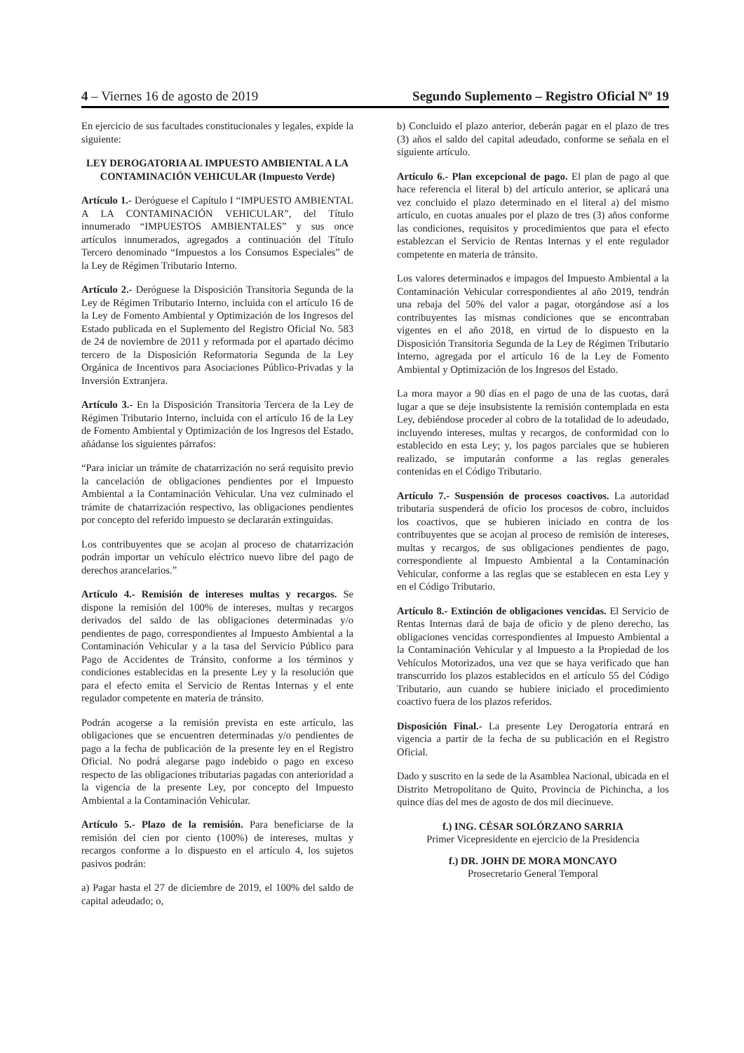4 – Viernes 16 de agosto de 2019 Segundo Suplemento – Registro Oficial Nº 19
En ejercicio de sus facultades constitucionales y legales, expide la siguiente:
LEY DEROGATORIA AL IMPUESTO AMBIENTAL A LA CONTAMINACIÓN VEHICULAR (Impuesto Verde)
Artículo 1.- Deróguese el Capítulo I “IMPUESTO AMBIENTAL A LA CONTAMINACIÓN VEHICULAR”, del Título innumerado “IMPUESTOS AMBIENTALES” y sus once artículos innumerados, agregados a continuación del Título Tercero denominado “Impuestos a los Consumos Especiales” de la Ley de Régimen Tributario Interno.
Artículo 2.- Deróguese la Disposición Transitoria Segunda de la Ley de Régimen Tributario Interno, incluida con el artículo 16 de la Ley de Fomento Ambiental y Optimización de los Ingresos del Estado publicada en el Suplemento del Registro Oficial No. 583 de 24 de noviembre de 2011 y reformada por el apartado décimo tercero de la Disposición Reformatoria Segunda de la Ley Orgánica de Incentivos para Asociaciones Público-Privadas y la Inversión Extranjera.
Artículo 3.- En la Disposición Transitoria Tercera de la Ley de Régimen Tributario Interno, incluida con el artículo 16 de la Ley de Fomento Ambiental y Optimización de los Ingresos del Estado, añádanse los siguientes párrafos:
“Para iniciar un trámite de chatarrización no será requisito previo la cancelación de obligaciones pendientes por el Impuesto Ambiental a la Contaminación Vehicular. Una vez culminado el trámite de chatarrización respectivo, las obligaciones pendientes por concepto del referido impuesto se declararán extinguidas.
Los contribuyentes que se acojan al proceso de chatarrización podrán importar un vehículo eléctrico nuevo libre del pago de derechos arancelarios.”
Artículo 4.- Remisión de intereses multas y recargos. Se dispone la remisión del 100% de intereses, multas y recargos derivados del saldo de las obligaciones determinadas y/o pendientes de pago, correspondientes al Impuesto Ambiental a la Contaminación Vehicular y a la tasa del Servicio Público para Pago de Accidentes de Tránsito, conforme a los términos y condiciones establecidas en la presente Ley y la resolución que para el efecto emita el Servicio de Rentas Internas y el ente regulador competente en materia de tránsito.
Podrán acogerse a la remisión prevista en este artículo, las obligaciones que se encuentren determinadas y/o pendientes de pago a la fecha de publicación de la presente ley en el Registro Oficial. No podrá alegarse pago indebido o pago en exceso respecto de las obligaciones tributarias pagadas con anterioridad a la vigencia de la presente Ley, por concepto del Impuesto Ambiental a la Contaminación Vehicular.
Artículo 5.- Plazo de la remisión. Para beneficiarse de la remisión del cien por ciento (100%) de intereses, multas y recargos conforme a lo dispuesto en el artículo 4, los sujetos pasivos podrán:
a) Pagar hasta el 27 de diciembre de 2019, el 100% del saldo de capital adeudado; o,
b) Concluido el plazo anterior, deberán pagar en el plazo de tres (3) años el saldo del capital adeudado, conforme se señala en el siguiente artículo.
Artículo 6.- Plan excepcional de pago. El plan de pago al que hace referencia el literal b) del artículo anterior, se aplicará una vez concluido el plazo determinado en el literal a) del mismo artículo, en cuotas anuales por el plazo de tres (3) años conforme las condiciones, requisitos y procedimientos que para el efecto establezcan el Servicio de Rentas Internas y el ente regulador competente en materia de tránsito.
Los valores determinados e impagos del Impuesto Ambiental a la Contaminación Vehicular correspondientes al año 2019, tendrán una rebaja del 50% del valor a pagar, otorgándose así a los contribuyentes las mismas condiciones que se encontraban vigentes en el año 2018, en virtud de lo dispuesto en la Disposición Transitoria Segunda de la Ley de Régimen Tributario Interno, agregada por el artículo 16 de la Ley de Fomento Ambiental y Optimización de los Ingresos del Estado.
La mora mayor a 90 días en el pago de una de las cuotas, dará lugar a que se deje insubsistente la remisión contemplada en esta Ley, debiéndose proceder al cobro de la totalidad de lo adeudado, incluyendo intereses, multas y recargos, de conformidad con lo establecido en esta Ley; y, los pagos parciales que se hubieren realizado, se imputarán conforme a las reglas generales contenidas en el Código Tributario.
Artículo 7.- Suspensión de procesos coactivos. La autoridad tributaria suspenderá de oficio los procesos de cobro, incluidos los coactivos, que se hubieren iniciado en contra de los contribuyentes que se acojan al proceso de remisión de intereses, multas y recargos, de sus obligaciones pendientes de pago, correspondiente al Impuesto Ambiental a la Contaminación Vehicular, conforme a las reglas que se establecen en esta Ley y en el Código Tributario.
Artículo 8.- Extinción de obligaciones vencidas. El Servicio de Rentas Internas dará de baja de oficio y de pleno derecho, las obligaciones vencidas correspondientes al Impuesto Ambiental a la Contaminación Vehicular y al Impuesto a la Propiedad de los Vehículos Motorizados, una vez que se haya verificado que han transcurrido los plazos establecidos en el artículo 55 del Código Tributario, aun cuando se hubiere iniciado el procedimiento coactivo fuera de los plazos referidos.
Disposición Final.- La presente Ley Derogatoria entrará en vigencia a partir de la fecha de su publicación en el Registro Oficial.
Dado y suscrito en la sede de la Asamblea Nacional, ubicada en el Distrito Metropolitano de Quito, Provincia de Pichincha, a los quince días del mes de agosto de dos mil diecinueve.
f.) ING. CÉSAR SOLÓRZANO SARRIA
Primer Vicepresidente en ejercicio de la Presidencia
f.) DR. JOHN DE MORA MONCAYO
Prosecretario General Temporal